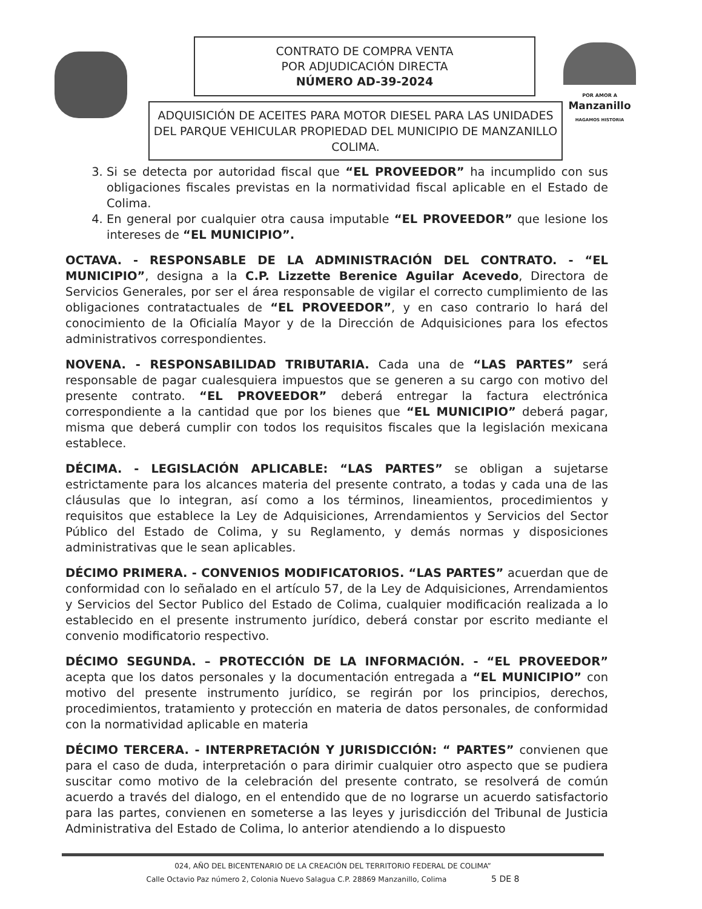CONTRATO DE COMPRA VENTA
POR ADJUDICACIÓN DIRECTA
NÚMERO AD-39-2024
ADQUISICIÓN DE ACEITES PARA MOTOR DIESEL PARA LAS UNIDADES DEL PARQUE VEHICULAR PROPIEDAD DEL MUNICIPIO DE MANZANILLO COLIMA.
POR AMOR A
Manzanillo
HAGAMOS HISTORIA
3. Si se detecta por autoridad fiscal que “EL PROVEEDOR” ha incumplido con sus obligaciones fiscales previstas en la normatividad fiscal aplicable en el Estado de Colima.
4. En general por cualquier otra causa imputable “EL PROVEEDOR” que lesione los intereses de “EL MUNICIPIO”.
OCTAVA. - RESPONSABLE DE LA ADMINISTRACIÓN DEL CONTRATO. - “EL MUNICIPIO”, designa a la C.P. Lizzette Berenice Aguilar Acevedo, Directora de Servicios Generales, por ser el área responsable de vigilar el correcto cumplimiento de las obligaciones contratactuales de “EL PROVEEDOR”, y en caso contrario lo hará del conocimiento de la Oficialía Mayor y de la Dirección de Adquisiciones para los efectos administrativos correspondientes.
NOVENA. - RESPONSABILIDAD TRIBUTARIA. Cada una de “LAS PARTES” será responsable de pagar cualesquiera impuestos que se generen a su cargo con motivo del presente contrato. “EL PROVEEDOR” deberá entregar la factura electrónica correspondiente a la cantidad que por los bienes que “EL MUNICIPIO” deberá pagar, misma que deberá cumplir con todos los requisitos fiscales que la legislación mexicana establece.
DÉCIMA. - LEGISLACIÓN APLICABLE: “LAS PARTES” se obligan a sujetarse estrictamente para los alcances materia del presente contrato, a todas y cada una de las cláusulas que lo integran, así como a los términos, lineamientos, procedimientos y requisitos que establece la Ley de Adquisiciones, Arrendamientos y Servicios del Sector Público del Estado de Colima, y su Reglamento, y demás normas y disposiciones administrativas que le sean aplicables.
DÉCIMO PRIMERA. - CONVENIOS MODIFICATORIOS. “LAS PARTES” acuerdan que de conformidad con lo señalado en el artículo 57, de la Ley de Adquisiciones, Arrendamientos y Servicios del Sector Publico del Estado de Colima, cualquier modificación realizada a lo establecido en el presente instrumento jurídico, deberá constar por escrito mediante el convenio modificatorio respectivo.
DÉCIMO SEGUNDA. – PROTECCIÓN DE LA INFORMACIÓN. - “EL PROVEEDOR” acepta que los datos personales y la documentación entregada a “EL MUNICIPIO” con motivo del presente instrumento jurídico, se regirán por los principios, derechos, procedimientos, tratamiento y protección en materia de datos personales, de conformidad con la normatividad aplicable en materia
DÉCIMO TERCERA. - INTERPRETACIÓN Y JURISDICCIÓN: “ PARTES” convienen que para el caso de duda, interpretación o para dirimir cualquier otro aspecto que se pudiera suscitar como motivo de la celebración del presente contrato, se resolverá de común acuerdo a través del dialogo, en el entendido que de no lograrse un acuerdo satisfactorio para las partes, convienen en someterse a las leyes y jurisdicción del Tribunal de Justicia Administrativa del Estado de Colima, lo anterior atendiendo a lo dispuesto
024, AÑO DEL BICENTENARIO DE LA CREACIÓN DEL TERRITORIO FEDERAL DE COLIMA”
Calle Octavio Paz número 2, Colonia Nuevo Salagua C.P. 28869 Manzanillo, Colima 5 DE 8